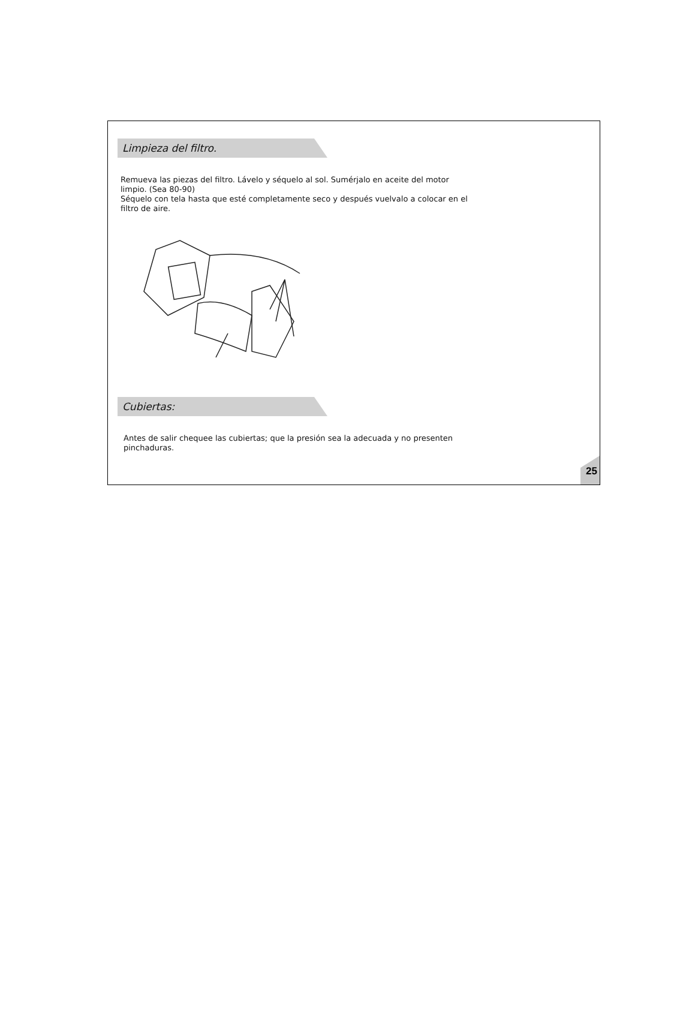Limpieza del filtro.
Remueva las piezas del filtro. Lávelo y séquelo al sol. Sumérjalo en aceite del motor limpio. (Sea 80-90)
Séquelo con tela hasta que esté completamente seco y después vuelvalo a colocar en el filtro de aire.
Cubiertas:
Antes de salir chequee las cubiertas; que la presión sea la adecuada y no presenten pinchaduras.
25